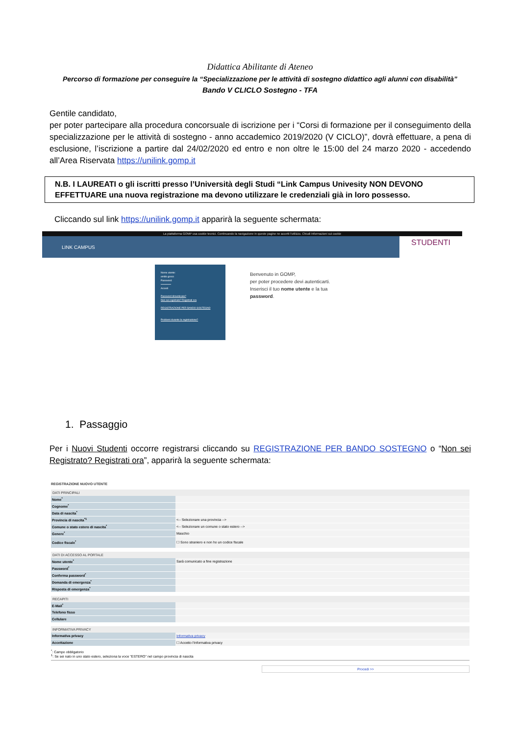Didattica Abilitante di Ateneo
Percorso di formazione per conseguire la “Specializzazione per le attività di sostegno didattico agli alunni con disabilità”
Bando V CLICLO Sostegno - TFA
Gentile candidato,
per poter partecipare alla procedura concorsuale di iscrizione per i “Corsi di formazione per il conseguimento della specializzazione per le attività di sostegno - anno accademico 2019/2020 (V CICLO)”, dovrà effettuare, a pena di esclusione, l’iscrizione a partire dal 24/02/2020 ed entro e non oltre le 15:00 del 24 marzo 2020 - accedendo all’Area Riservata https://unilink.gomp.it
N.B. I LAUREATI o gli iscritti presso l’Università degli Studi “Link Campus Univesity NON DEVONO EFFETTUARE una nuova registrazione ma devono utilizzare le credenziali già in loro possesso.
Cliccando sul link https://unilink.gomp.it apparirà la seguente schermata:
La piattaforma GOMP usa cookie tecnici. Continuando la navigazione in queste pagine ne accetti l'utilizzo. Chiudi Informazioni sui cookie
LINK CAMPUS STUDENTI
Nome utente:
emilio.greco
Password:
••••••••••••
Accedi
Password dimenticata?
Non sei registrato? Registrati ora
REGISTRAZIONE PER BANDO SOSTEGNO
Problemi durante la registrazione?
Benvenuto in GOMP,
per poter procedere devi autenticarti.
Inserisci il tuo nome utente e la tua
password.
1. Passaggio
Per i Nuovi Studenti occorre registrarsi cliccando su REGISTRAZIONE PER BANDO SOSTEGNO o “Non sei Registrato? Registrati ora”, apparirà la seguente schermata:
REGISTRAZIONE NUOVO UTENTE
| DATI PRINCIPALI | |
| --- | --- |
| Nome<sup>*</sup> | |
| Cognome<sup>*</sup> | |
| Data di nascita<sup>*</sup> | |
| Provincia di nascita<sup>*1</sup> | <-- Selezionare una provincia --> |
| Comune o stato estero di nascita<sup>*</sup> | <-- Selezionare un comune o stato estero --> |
| Genere<sup>*</sup> | Maschio |
| Codice fiscale<sup>*</sup> | ☐ Sono straniero e non ho un codice fiscale |
| DATI DI ACCESSO AL PORTALE | |
| --- | --- |
| Nome utente<sup>*</sup> | Sarà comunicato a fine registrazione |
| Password<sup>*</sup> | |
| Conferma password<sup>*</sup> | |
| Domanda di emergenza<sup>*</sup> | |
| Risposta di emergenza<sup>*</sup> | |
| RECAPITI | |
| --- | --- |
| E-Mail<sup>*</sup> | |
| Telefono fisso | |
| Cellulare | |
| INFORMATIVA PRIVACY | |
| --- | --- |
| Informativa privacy | Informativa privacy |
| Accettazione | ☐ Accetto l'informativa privacy |
<sup>*</sup>: Campo obbligatorio
<sup>1</sup>: Se sei nato in uno stato estero, seleziona la voce "ESTERO" nel campo provincia di nascita
Procedi >>